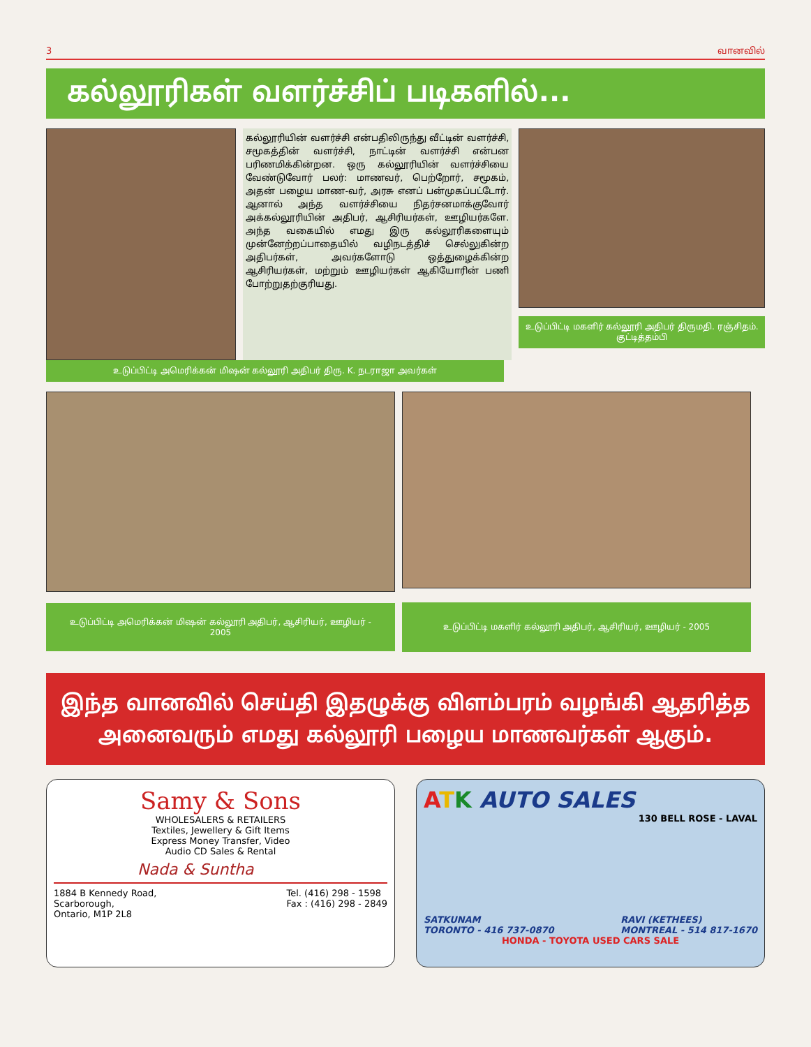3 வானவில்
கல்லூரிகள் வளர்ச்சிப் படிகளில்...
கல்லூரியின் வளர்ச்சி என்பதிலிருந்து வீட்டின் வளர்ச்சி, சமூகத்தின் வளர்ச்சி, நாட்டின் வளர்ச்சி என்பன பரிணமிக்கின்றன. ஒரு கல்லூரியின் வளர்ச்சியை வேண்டுவோர் பலர்: மாணவர், பெற்றோர், சமூகம், அதன் பழைய மாண-வர், அரசு எனப் பன்முகப்பட்டோர். ஆனால் அந்த வளர்ச்சியை நிதர்சனமாக்குவோர் அக்கல்லூரியின் அதிபர், ஆசிரியர்கள், ஊழியர்களே. அந்த வகையில் எமது இரு கல்லூரிகளையும் முன்னேற்றப்பாதையில் வழிநடத்திச் செல்லுகின்ற அதிபர்கள், அவர்களோடு ஒத்துழைக்கின்ற ஆசிரியர்கள், மற்றும் ஊழியர்கள் ஆகியோரின் பணி போற்றுதற்குரியது.
உடுப்பிட்டி மகளிர் கல்லூரி அதிபர் திருமதி. ரஞ்சிதம். குட்டித்தம்பி
உடுப்பிட்டி அமெரிக்கன் மிஷன் கல்லூரி அதிபர் திரு. K. நடராஜா அவர்கள்
உடுப்பிட்டி அமெரிக்கன் மிஷன் கல்லூரி அதிபர், ஆசிரியர், ஊழியர் - 2005
உடுப்பிட்டி மகளிர் கல்லூரி அதிபர், ஆசிரியர், ஊழியர் - 2005
இந்த வானவில் செய்தி இதழுக்கு விளம்பரம் வழங்கி ஆதரித்த அனைவரும் எமது கல்லூரி பழைய மாணவர்கள் ஆகும்.
Samy & Sons
WHOLESALERS & RETAILERS
Textiles, Jewellery & Gift Items
Express Money Transfer, Video
Audio CD Sales & Rental
Nada & Suntha
1884 B Kennedy Road,
Scarborough,
Ontario, M1P 2L8 Tel. (416) 298 - 1598
Fax : (416) 298 - 2849
ATK AUTO SALES
130 BELL ROSE - LAVAL
SATKUNAM
TORONTO - 416 737-0870 RAVI (KETHEES)
MONTREAL - 514 817-1670
HONDA - TOYOTA USED CARS SALE